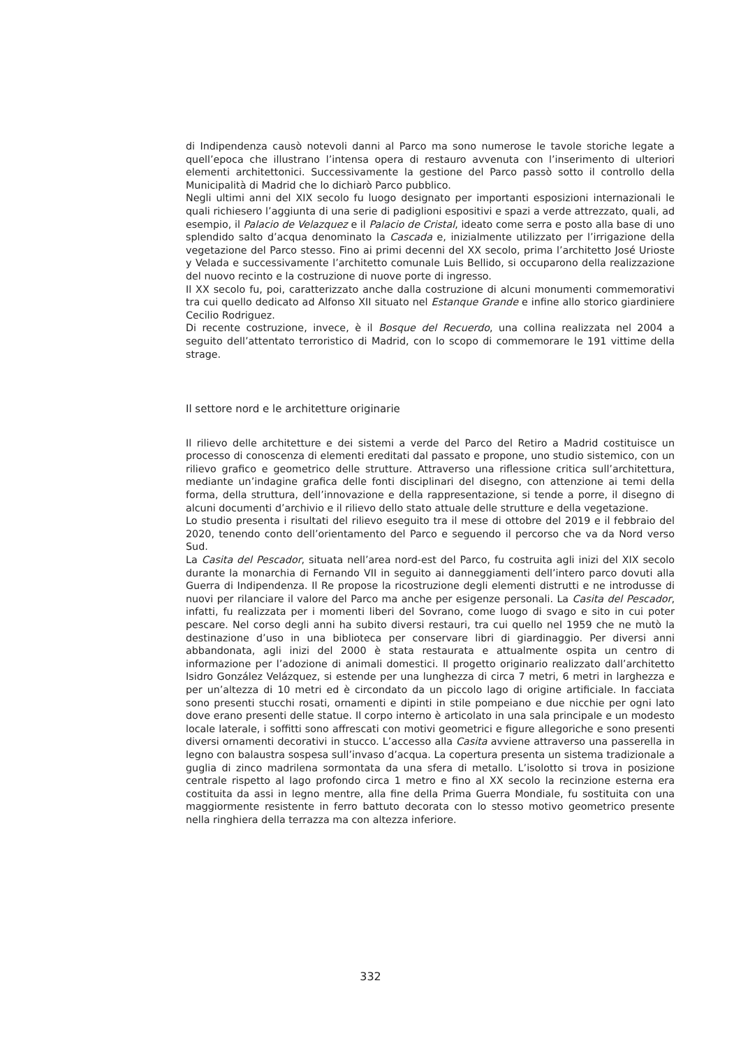di Indipendenza causò notevoli danni al Parco ma sono numerose le tavole storiche legate a quell’epoca che illustrano l’intensa opera di restauro avvenuta con l’inserimento di ulteriori elementi architettonici. Successivamente la gestione del Parco passò sotto il controllo della Municipalità di Madrid che lo dichiarò Parco pubblico.
Negli ultimi anni del XIX secolo fu luogo designato per importanti esposizioni internazionali le quali richiesero l’aggiunta di una serie di padiglioni espositivi e spazi a verde attrezzato, quali, ad esempio, il Palacio de Velazquez e il Palacio de Cristal, ideato come serra e posto alla base di uno splendido salto d’acqua denominato la Cascada e, inizialmente utilizzato per l’irrigazione della vegetazione del Parco stesso. Fino ai primi decenni del XX secolo, prima l’architetto José Urioste y Velada e successivamente l’architetto comunale Luis Bellido, si occuparono della realizzazione del nuovo recinto e la costruzione di nuove porte di ingresso.
Il XX secolo fu, poi, caratterizzato anche dalla costruzione di alcuni monumenti commemorativi tra cui quello dedicato ad Alfonso XII situato nel Estanque Grande e infine allo storico giardiniere Cecilio Rodriguez.
Di recente costruzione, invece, è il Bosque del Recuerdo, una collina realizzata nel 2004 a seguito dell’attentato terroristico di Madrid, con lo scopo di commemorare le 191 vittime della strage.
Il settore nord e le architetture originarie
Il rilievo delle architetture e dei sistemi a verde del Parco del Retiro a Madrid costituisce un processo di conoscenza di elementi ereditati dal passato e propone, uno studio sistemico, con un rilievo grafico e geometrico delle strutture. Attraverso una riflessione critica sull’architettura, mediante un’indagine grafica delle fonti disciplinari del disegno, con attenzione ai temi della forma, della struttura, dell’innovazione e della rappresentazione, si tende a porre, il disegno di alcuni documenti d’archivio e il rilievo dello stato attuale delle strutture e della vegetazione.
Lo studio presenta i risultati del rilievo eseguito tra il mese di ottobre del 2019 e il febbraio del 2020, tenendo conto dell’orientamento del Parco e seguendo il percorso che va da Nord verso Sud.
La Casita del Pescador, situata nell’area nord-est del Parco, fu costruita agli inizi del XIX secolo durante la monarchia di Fernando VII in seguito ai danneggiamenti dell’intero parco dovuti alla Guerra di Indipendenza. Il Re propose la ricostruzione degli elementi distrutti e ne introdusse di nuovi per rilanciare il valore del Parco ma anche per esigenze personali. La Casita del Pescador, infatti, fu realizzata per i momenti liberi del Sovrano, come luogo di svago e sito in cui poter pescare. Nel corso degli anni ha subito diversi restauri, tra cui quello nel 1959 che ne mutò la destinazione d’uso in una biblioteca per conservare libri di giardinaggio. Per diversi anni abbandonata, agli inizi del 2000 è stata restaurata e attualmente ospita un centro di informazione per l’adozione di animali domestici. Il progetto originario realizzato dall’architetto Isidro González Velázquez, si estende per una lunghezza di circa 7 metri, 6 metri in larghezza e per un’altezza di 10 metri ed è circondato da un piccolo lago di origine artificiale. In facciata sono presenti stucchi rosati, ornamenti e dipinti in stile pompeiano e due nicchie per ogni lato dove erano presenti delle statue. Il corpo interno è articolato in una sala principale e un modesto locale laterale, i soffitti sono affrescati con motivi geometrici e figure allegoriche e sono presenti diversi ornamenti decorativi in stucco. L’accesso alla Casita avviene attraverso una passerella in legno con balaustra sospesa sull’invaso d’acqua. La copertura presenta un sistema tradizionale a guglia di zinco madrilena sormontata da una sfera di metallo. L’isolotto si trova in posizione centrale rispetto al lago profondo circa 1 metro e fino al XX secolo la recinzione esterna era costituita da assi in legno mentre, alla fine della Prima Guerra Mondiale, fu sostituita con una maggiormente resistente in ferro battuto decorata con lo stesso motivo geometrico presente nella ringhiera della terrazza ma con altezza inferiore.
332